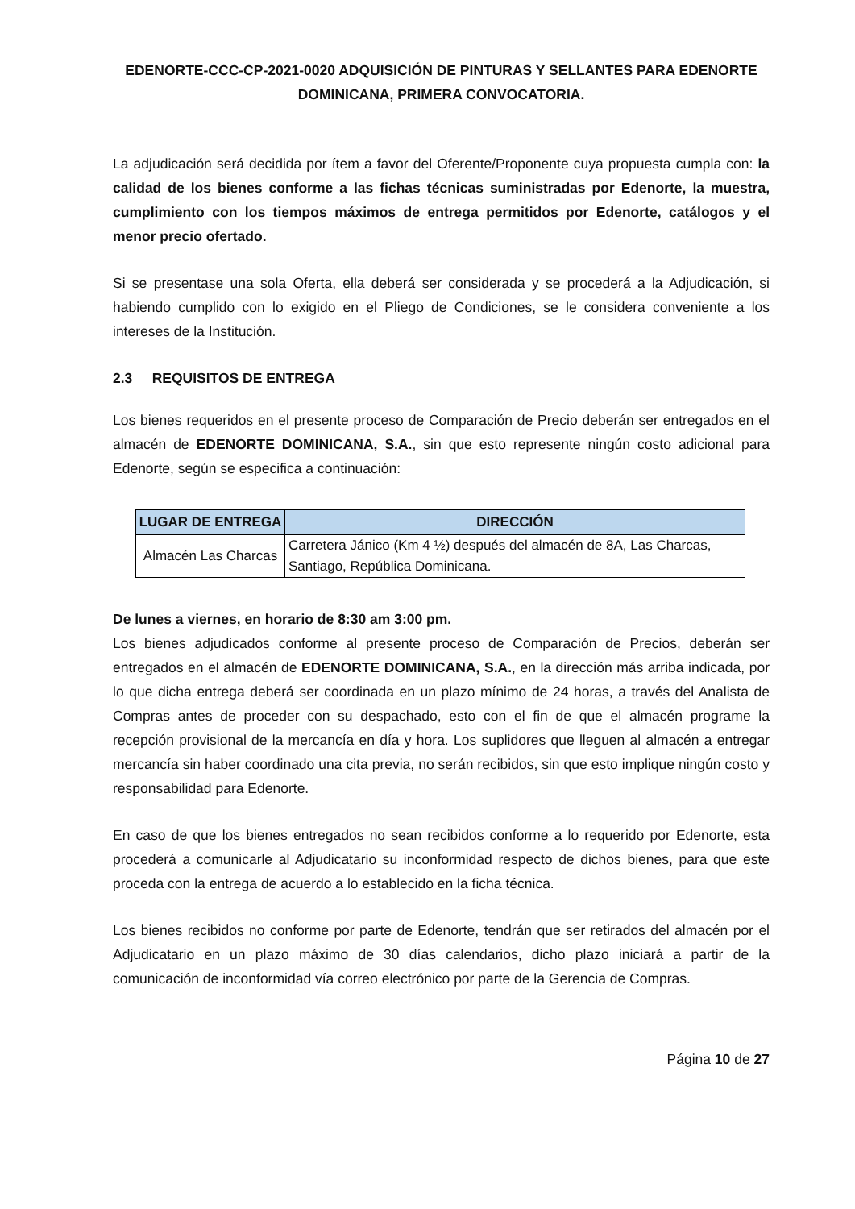EDENORTE-CCC-CP-2021-0020 ADQUISICIÓN DE PINTURAS Y SELLANTES PARA EDENORTE DOMINICANA, PRIMERA CONVOCATORIA.
La adjudicación será decidida por ítem a favor del Oferente/Proponente cuya propuesta cumpla con: la calidad de los bienes conforme a las fichas técnicas suministradas por Edenorte, la muestra, cumplimiento con los tiempos máximos de entrega permitidos por Edenorte, catálogos y el menor precio ofertado.
Si se presentase una sola Oferta, ella deberá ser considerada y se procederá a la Adjudicación, si habiendo cumplido con lo exigido en el Pliego de Condiciones, se le considera conveniente a los intereses de la Institución.
2.3 REQUISITOS DE ENTREGA
Los bienes requeridos en el presente proceso de Comparación de Precio deberán ser entregados en el almacén de EDENORTE DOMINICANA, S.A., sin que esto represente ningún costo adicional para Edenorte, según se especifica a continuación:
| LUGAR DE ENTREGA | DIRECCIÓN |
| --- | --- |
| Almacén Las Charcas | Carretera Jánico (Km 4 ½) después del almacén de 8A, Las Charcas, Santiago, República Dominicana. |
De lunes a viernes, en horario de 8:30 am 3:00 pm.
Los bienes adjudicados conforme al presente proceso de Comparación de Precios, deberán ser entregados en el almacén de EDENORTE DOMINICANA, S.A., en la dirección más arriba indicada, por lo que dicha entrega deberá ser coordinada en un plazo mínimo de 24 horas, a través del Analista de Compras antes de proceder con su despachado, esto con el fin de que el almacén programe la recepción provisional de la mercancía en día y hora. Los suplidores que lleguen al almacén a entregar mercancía sin haber coordinado una cita previa, no serán recibidos, sin que esto implique ningún costo y responsabilidad para Edenorte.
En caso de que los bienes entregados no sean recibidos conforme a lo requerido por Edenorte, esta procederá a comunicarle al Adjudicatario su inconformidad respecto de dichos bienes, para que este proceda con la entrega de acuerdo a lo establecido en la ficha técnica.
Los bienes recibidos no conforme por parte de Edenorte, tendrán que ser retirados del almacén por el Adjudicatario en un plazo máximo de 30 días calendarios, dicho plazo iniciará a partir de la comunicación de inconformidad vía correo electrónico por parte de la Gerencia de Compras.
Página 10 de 27